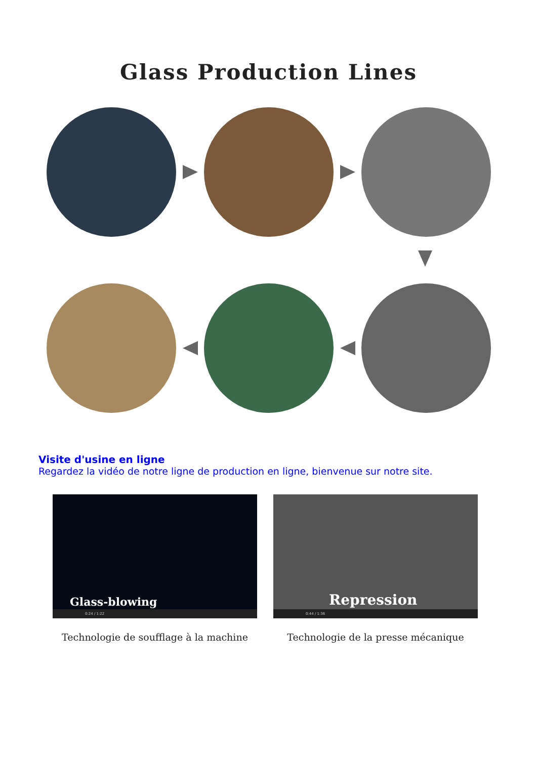Glass Production Lines
Visite d'usine en ligne
Regardez la vidéo de notre ligne de production en ligne, bienvenue sur notre site.
Glass-blowing
0:24 / 1:22
Technologie de soufflage à la machine
Repression
0:44 / 1:36
Technologie de la presse mécanique